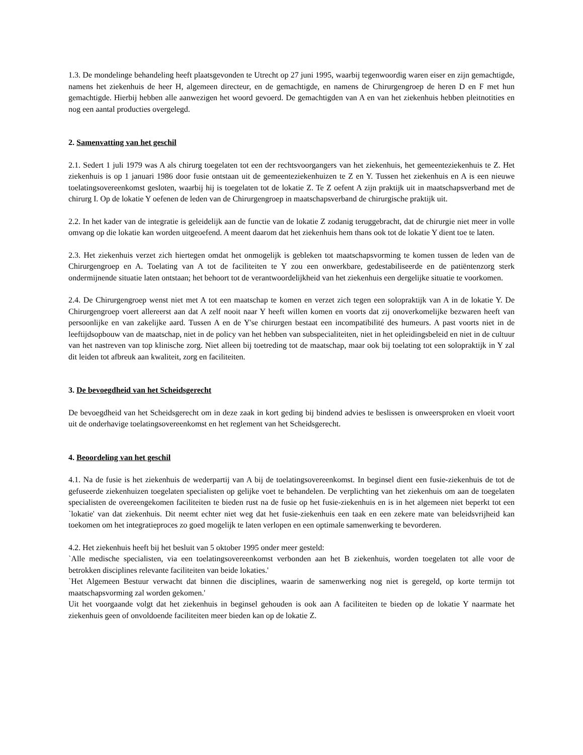1.3. De mondelinge behandeling heeft plaatsgevonden te Utrecht op 27 juni 1995, waarbij tegenwoordig waren eiser en zijn gemachtigde, namens het ziekenhuis de heer H, algemeen directeur, en de gemachtigde, en namens de Chirurgengroep de heren D en F met hun gemachtigde. Hierbij hebben alle aanwezigen het woord gevoerd. De gemachtigden van A en van het ziekenhuis hebben pleitnotities en nog een aantal producties overgelegd.
2. Samenvatting van het geschil
2.1. Sedert 1 juli 1979 was A als chirurg toegelaten tot een der rechtsvoorgangers van het ziekenhuis, het gemeenteziekenhuis te Z. Het ziekenhuis is op 1 januari 1986 door fusie ontstaan uit de gemeenteziekenhuizen te Z en Y. Tussen het ziekenhuis en A is een nieuwe toelatingsovereenkomst gesloten, waarbij hij is toegelaten tot de lokatie Z. Te Z oefent A zijn praktijk uit in maatschapsverband met de chirurg I. Op de lokatie Y oefenen de leden van de Chirurgengroep in maatschapsverband de chirurgische praktijk uit.
2.2. In het kader van de integratie is geleidelijk aan de functie van de lokatie Z zodanig teruggebracht, dat de chirurgie niet meer in volle omvang op die lokatie kan worden uitgeoefend. A meent daarom dat het ziekenhuis hem thans ook tot de lokatie Y dient toe te laten.
2.3. Het ziekenhuis verzet zich hiertegen omdat het onmogelijk is gebleken tot maatschapsvorming te komen tussen de leden van de Chirurgengroep en A. Toelating van A tot de faciliteiten te Y zou een onwerkbare, gedestabiliseerde en de patiëntenzorg sterk ondermijnende situatie laten ontstaan; het behoort tot de verantwoordelijkheid van het ziekenhuis een dergelijke situatie te voorkomen.
2.4. De Chirurgengroep wenst niet met A tot een maatschap te komen en verzet zich tegen een solopraktijk van A in de lokatie Y. De Chirurgengroep voert allereerst aan dat A zelf nooit naar Y heeft willen komen en voorts dat zij onoverkomelijke bezwaren heeft van persoonlijke en van zakelijke aard. Tussen A en de Y'se chirurgen bestaat een incompatibilité des humeurs. A past voorts niet in de leeftijdsopbouw van de maatschap, niet in de policy van het hebben van subspecialiteiten, niet in het opleidingsbeleid en niet in de cultuur van het nastreven van top klinische zorg. Niet alleen bij toetreding tot de maatschap, maar ook bij toelating tot een solopraktijk in Y zal dit leiden tot afbreuk aan kwaliteit, zorg en faciliteiten.
3. De bevoegdheid van het Scheidsgerecht
De bevoegdheid van het Scheidsgerecht om in deze zaak in kort geding bij bindend advies te beslissen is onweersproken en vloeit voort uit de onderhavige toelatingsovereenkomst en het reglement van het Scheidsgerecht.
4. Beoordeling van het geschil
4.1. Na de fusie is het ziekenhuis de wederpartij van A bij de toelatingsovereenkomst. In beginsel dient een fusie-ziekenhuis de tot de gefuseerde ziekenhuizen toegelaten specialisten op gelijke voet te behandelen. De verplichting van het ziekenhuis om aan de toegelaten specialisten de overeengekomen faciliteiten te bieden rust na de fusie op het fusie-ziekenhuis en is in het algemeen niet beperkt tot een `lokatie' van dat ziekenhuis. Dit neemt echter niet weg dat het fusie-ziekenhuis een taak en een zekere mate van beleidsvrijheid kan toekomen om het integratieproces zo goed mogelijk te laten verlopen en een optimale samenwerking te bevorderen.
4.2. Het ziekenhuis heeft bij het besluit van 5 oktober 1995 onder meer gesteld:
`Alle medische specialisten, via een toelatingsovereenkomst verbonden aan het B ziekenhuis, worden toegelaten tot alle voor de betrokken disciplines relevante faciliteiten van beide lokaties.'
`Het Algemeen Bestuur verwacht dat binnen die disciplines, waarin de samenwerking nog niet is geregeld, op korte termijn tot maatschapsvorming zal worden gekomen.'
Uit het voorgaande volgt dat het ziekenhuis in beginsel gehouden is ook aan A faciliteiten te bieden op de lokatie Y naarmate het ziekenhuis geen of onvoldoende faciliteiten meer bieden kan op de lokatie Z.